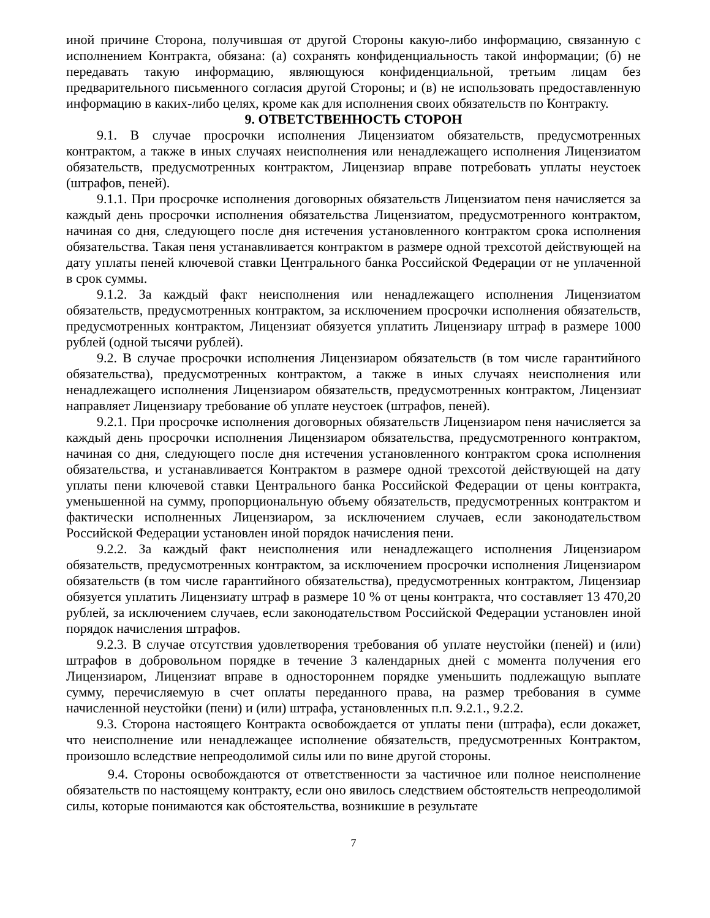иной причине Сторона, получившая от другой Стороны какую-либо информацию, связанную с исполнением Контракта, обязана: (а) сохранять конфиденциальность такой информации; (б) не передавать такую информацию, являющуюся конфиденциальной, третьим лицам без предварительного письменного согласия другой Стороны; и (в) не использовать предоставленную информацию в каких-либо целях, кроме как для исполнения своих обязательств по Контракту.
9. ОТВЕТСТВЕННОСТЬ СТОРОН
9.1. В случае просрочки исполнения Лицензиатом обязательств, предусмотренных контрактом, а также в иных случаях неисполнения или ненадлежащего исполнения Лицензиатом обязательств, предусмотренных контрактом, Лицензиар вправе потребовать уплаты неустоек (штрафов, пеней).
9.1.1. При просрочке исполнения договорных обязательств Лицензиатом пеня начисляется за каждый день просрочки исполнения обязательства Лицензиатом, предусмотренного контрактом, начиная со дня, следующего после дня истечения установленного контрактом срока исполнения обязательства. Такая пеня устанавливается контрактом в размере одной трехсотой действующей на дату уплаты пеней ключевой ставки Центрального банка Российской Федерации от не уплаченной в срок суммы.
9.1.2. За каждый факт неисполнения или ненадлежащего исполнения Лицензиатом обязательств, предусмотренных контрактом, за исключением просрочки исполнения обязательств, предусмотренных контрактом, Лицензиат обязуется уплатить Лицензиару штраф в размере 1000 рублей (одной тысячи рублей).
9.2. В случае просрочки исполнения Лицензиаром обязательств (в том числе гарантийного обязательства), предусмотренных контрактом, а также в иных случаях неисполнения или ненадлежащего исполнения Лицензиаром обязательств, предусмотренных контрактом, Лицензиат направляет Лицензиару требование об уплате неустоек (штрафов, пеней).
9.2.1. При просрочке исполнения договорных обязательств Лицензиаром пеня начисляется за каждый день просрочки исполнения Лицензиаром обязательства, предусмотренного контрактом, начиная со дня, следующего после дня истечения установленного контрактом срока исполнения обязательства, и устанавливается Контрактом в размере одной трехсотой действующей на дату уплаты пени ключевой ставки Центрального банка Российской Федерации от цены контракта, уменьшенной на сумму, пропорциональную объему обязательств, предусмотренных контрактом и фактически исполненных Лицензиаром, за исключением случаев, если законодательством Российской Федерации установлен иной порядок начисления пени.
9.2.2. За каждый факт неисполнения или ненадлежащего исполнения Лицензиаром обязательств, предусмотренных контрактом, за исключением просрочки исполнения Лицензиаром обязательств (в том числе гарантийного обязательства), предусмотренных контрактом, Лицензиар обязуется уплатить Лицензиату штраф в размере 10 % от цены контракта, что составляет 13 470,20 рублей, за исключением случаев, если законодательством Российской Федерации установлен иной порядок начисления штрафов.
9.2.3. В случае отсутствия удовлетворения требования об уплате неустойки (пеней) и (или) штрафов в добровольном порядке в течение 3 календарных дней с момента получения его Лицензиаром, Лицензиат вправе в одностороннем порядке уменьшить подлежащую выплате сумму, перечисляемую в счет оплаты переданного права, на размер требования в сумме начисленной неустойки (пени) и (или) штрафа, установленных п.п. 9.2.1., 9.2.2.
9.3. Сторона настоящего Контракта освобождается от уплаты пени (штрафа), если докажет, что неисполнение или ненадлежащее исполнение обязательств, предусмотренных Контрактом, произошло вследствие непреодолимой силы или по вине другой стороны.
9.4. Стороны освобождаются от ответственности за частичное или полное неисполнение обязательств по настоящему контракту, если оно явилось следствием обстоятельств непреодолимой силы, которые понимаются как обстоятельства, возникшие в результате
7